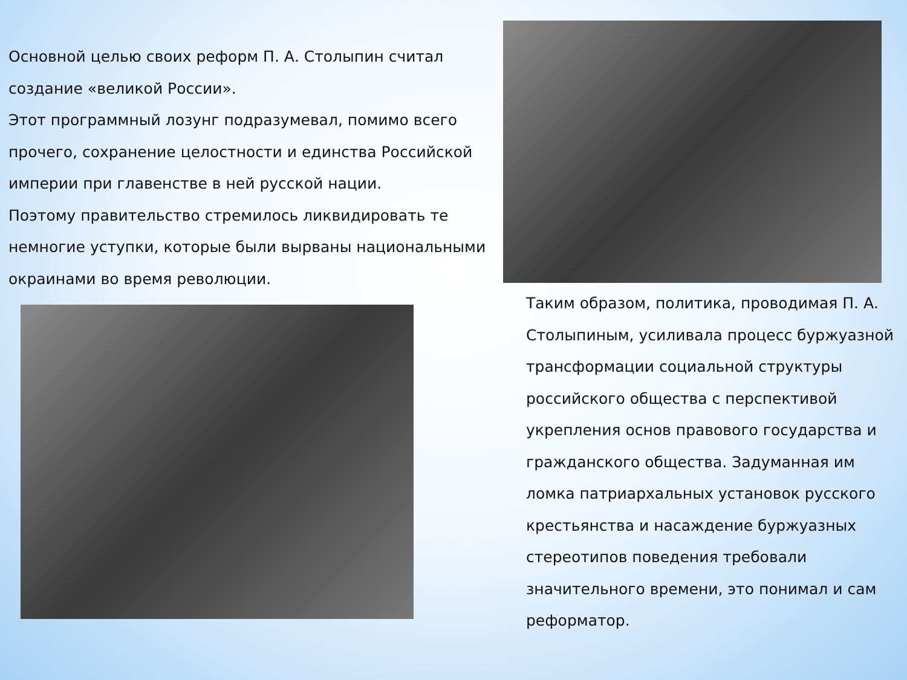Основной целью своих реформ П. А. Столыпин считал создание «великой России».
Этот программный лозунг подразумевал, помимо всего прочего, сохранение целостности и единства Российской империи при главенстве в ней русской нации.
Поэтому правительство стремилось ликвидировать те немногие уступки, которые были вырваны национальными окраинами во время революции.
Таким образом, политика, проводимая П. А. Столыпиным, усиливала процесс буржуазной трансформации социальной структуры российского общества с перспективой укрепления основ правового государства и гражданского общества. Задуманная им ломка патриархальных установок русского крестьянства и насаждение буржуазных стереотипов поведения требовали значительного времени, это понимал и сам реформатор.